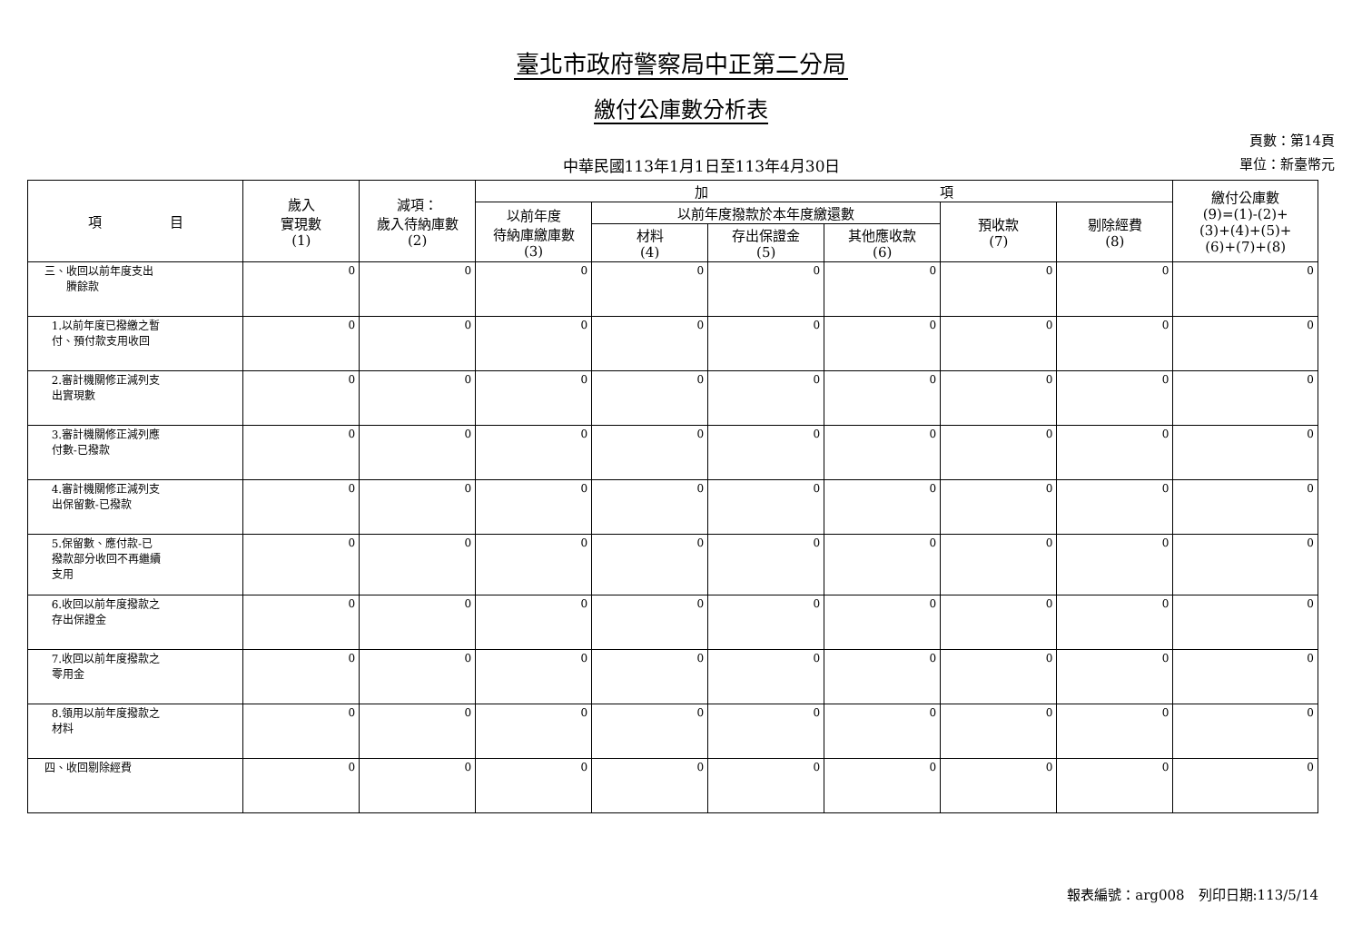臺北市政府警察局中正第二分局
繳付公庫數分析表
中華民國113年1月1日至113年4月30日
頁數：第14頁
單位：新臺幣元
| 項 目 | 歲入 實現數 (1) | 減項： 歲入待納庫數 (2) | 加 項 | | | | | | 繳付公庫數 (9)=(1)-(2)+ (3)+(4)+(5)+ (6)+(7)+(8) |
| --- | --- | --- | --- | --- | --- | --- | --- | --- | --- |
| | | | 以前年度 待納庫繳庫數 (3) | 以前年度撥款於本年度繳還數 | | | 預收款 (7) | 剔除經費 (8) | |
| | | | | 材料 (4) | 存出保證金 (5) | 其他應收款 (6) | | | |
| 三、收回以前年度支出 賸餘款 | 0 | 0 | 0 | 0 | 0 | 0 | 0 | 0 | 0 |
| 1.以前年度已撥繳之暫 付、預付款支用收回 | 0 | 0 | 0 | 0 | 0 | 0 | 0 | 0 | 0 |
| 2.審計機關修正減列支 出實現數 | 0 | 0 | 0 | 0 | 0 | 0 | 0 | 0 | 0 |
| 3.審計機關修正減列應 付數-已撥款 | 0 | 0 | 0 | 0 | 0 | 0 | 0 | 0 | 0 |
| 4.審計機關修正減列支 出保留數-已撥款 | 0 | 0 | 0 | 0 | 0 | 0 | 0 | 0 | 0 |
| 5.保留數、應付款-已 撥款部分收回不再繼續 支用 | 0 | 0 | 0 | 0 | 0 | 0 | 0 | 0 | 0 |
| 6.收回以前年度撥款之 存出保證金 | 0 | 0 | 0 | 0 | 0 | 0 | 0 | 0 | 0 |
| 7.收回以前年度撥款之 零用金 | 0 | 0 | 0 | 0 | 0 | 0 | 0 | 0 | 0 |
| 8.領用以前年度撥款之 材料 | 0 | 0 | 0 | 0 | 0 | 0 | 0 | 0 | 0 |
| 四、收回剔除經費 | 0 | 0 | 0 | 0 | 0 | 0 | 0 | 0 | 0 |
報表編號：arg008　列印日期:113/5/14